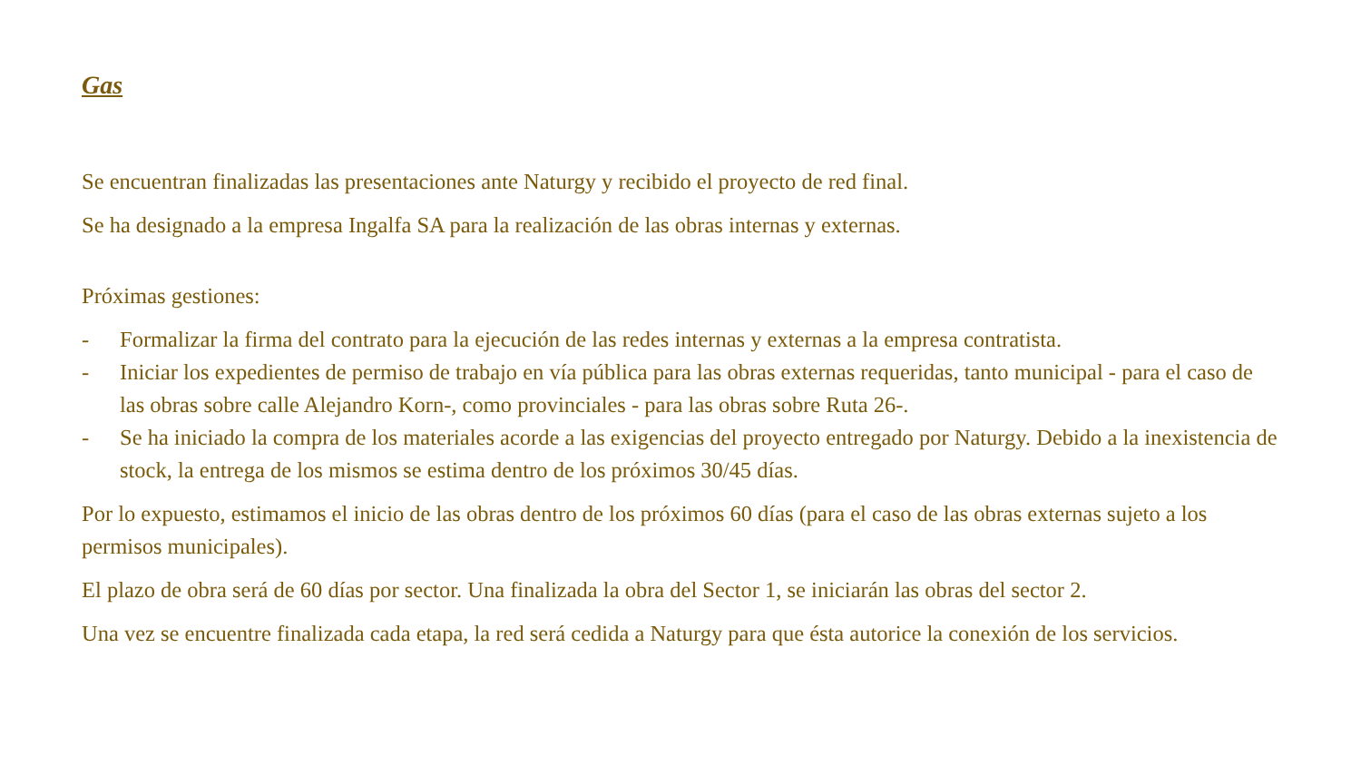Gas
Se encuentran finalizadas las presentaciones ante Naturgy y recibido el proyecto de red final.
Se ha designado a la empresa Ingalfa SA para la realización de las obras internas y externas.
Próximas gestiones:
- Formalizar la firma del contrato para la ejecución de las redes internas y externas a la empresa contratista.
- Iniciar los expedientes de permiso de trabajo en vía pública para las obras externas requeridas, tanto municipal - para el caso de las obras sobre calle Alejandro Korn-, como provinciales - para las obras sobre Ruta 26-.
- Se ha iniciado la compra de los materiales acorde a las exigencias del proyecto entregado por Naturgy. Debido a la inexistencia de stock, la entrega de los mismos se estima dentro de los próximos 30/45 días.
Por lo expuesto, estimamos el inicio de las obras dentro de los próximos 60 días (para el caso de las obras externas sujeto a los permisos municipales).
El plazo de obra será de 60 días por sector. Una finalizada la obra del Sector 1, se iniciarán las obras del sector 2.
Una vez se encuentre finalizada cada etapa, la red será cedida a Naturgy para que ésta autorice la conexión de los servicios.